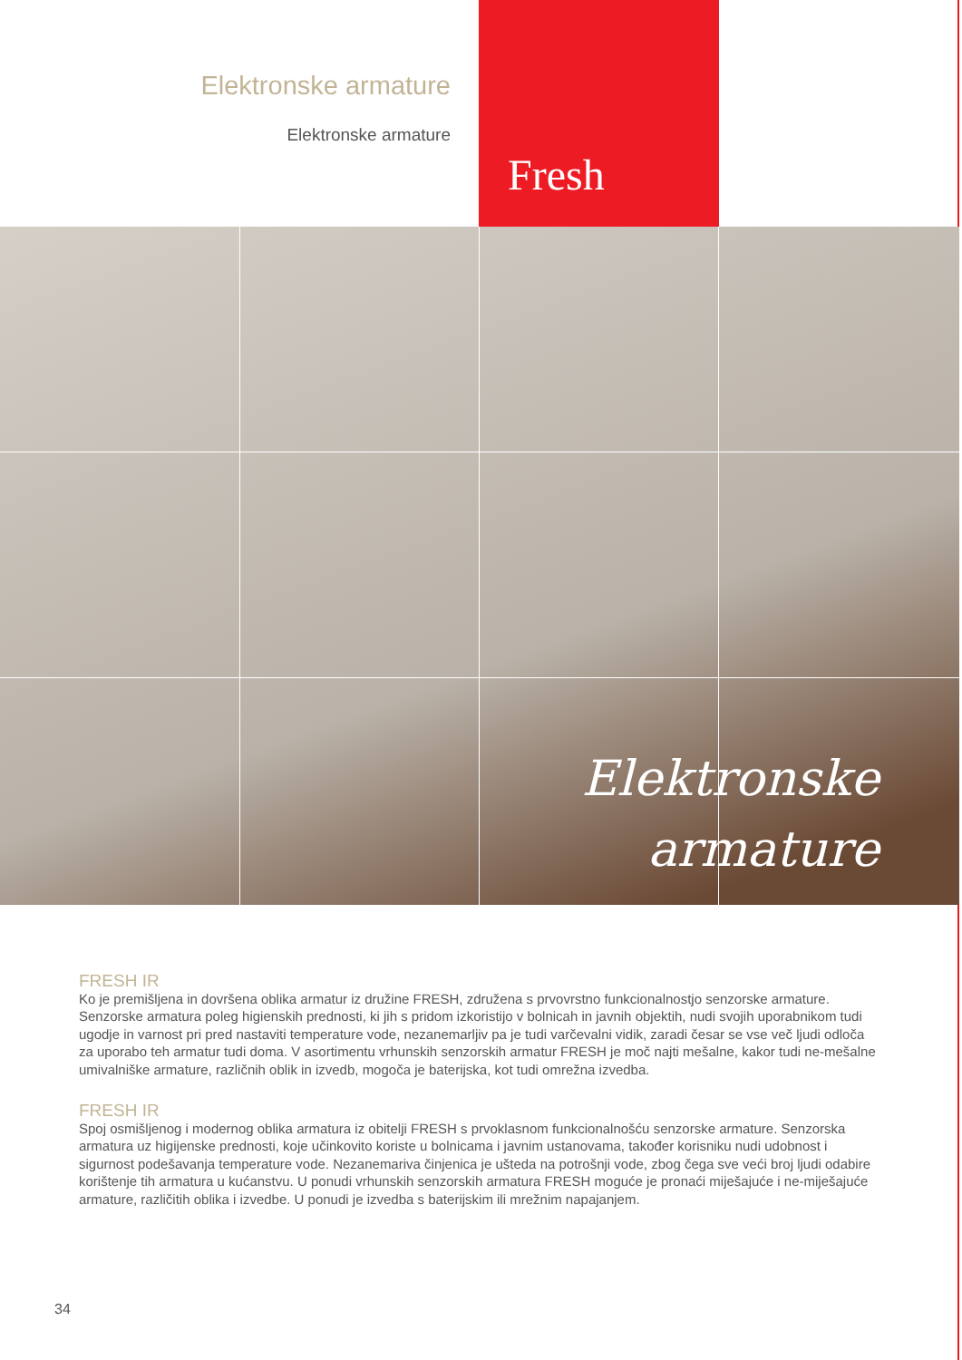Elektronske armature
Elektronske armature
Fresh
Elektronske
armature
FRESH IR
Ko je premišljena in dovršena oblika armatur iz družine FRESH, združena s prvovrstno funkcionalnostjo senzorske armature. Senzorske armatura poleg higienskih prednosti, ki jih s pridom izkoristijo v bolnicah in javnih objektih, nudi svojih uporabnikom tudi ugodje in varnost pri pred nastaviti temperature vode, nezanemarljiv pa je tudi varčevalni vidik, zaradi česar se vse več ljudi odloča za uporabo teh armatur tudi doma. V asortimentu vrhunskih senzorskih armatur FRESH je moč najti mešalne, kakor tudi ne-mešalne umivalniške armature, različnih oblik in izvedb, mogoča je baterijska, kot tudi omrežna izvedba.
FRESH IR
Spoj osmišljenog i modernog oblika armatura iz obitelji FRESH s prvoklasnom funkcionalnošću senzorske armature. Senzorska armatura uz higijenske prednosti, koje učinkovito koriste u bolnicama i javnim ustanovama, također korisniku nudi udobnost i sigurnost podešavanja temperature vode. Nezanemariva činjenica je ušteda na potrošnji vode, zbog čega sve veći broj ljudi odabire korištenje tih armatura u kućanstvu. U ponudi vrhunskih senzorskih armatura FRESH moguće je pronaći miješajuće i ne-miješajuće armature, različitih oblika i izvedbe. U ponudi je izvedba s baterijskim ili mrežnim napajanjem.
34